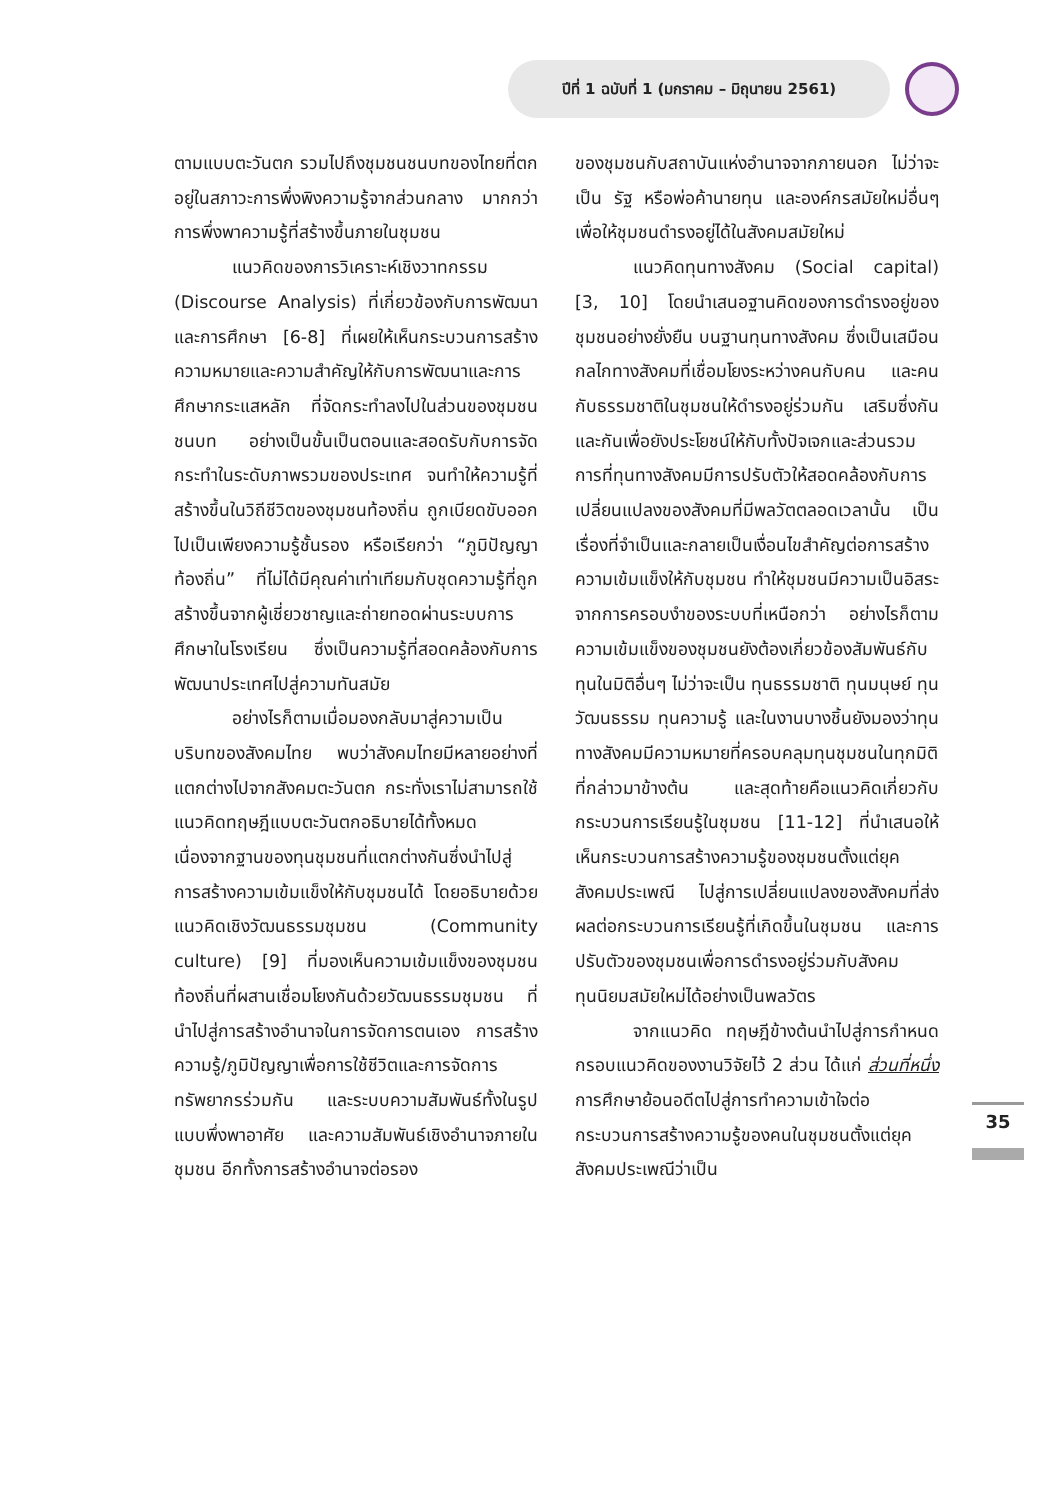ปีที่ 1 ฉบับที่ 1 (มกราคม – มิถุนายน 2561)
ตามแบบตะวันตก รวมไปถึงชุมชนชนบทของไทยที่ตกอยู่ในสภาวะการพึ่งพิงความรู้จากส่วนกลาง มากกว่าการพึ่งพาความรู้ที่สร้างขึ้นภายในชุมชน
แนวคิดของการวิเคราะห์เชิงวาทกรรม (Discourse Analysis) ที่เกี่ยวข้องกับการพัฒนา และการศึกษา [6-8] ที่เผยให้เห็นกระบวนการสร้างความหมายและความสำคัญให้กับการพัฒนาและการศึกษากระแสหลัก ที่จัดกระทำลงไปในส่วนของชุมชนชนบท อย่างเป็นขั้นเป็นตอนและสอดรับกับการจัดกระทำในระดับภาพรวมของประเทศ จนทำให้ความรู้ที่สร้างขึ้นในวิถีชีวิตของชุมชนท้องถิ่น ถูกเบียดขับออกไปเป็นเพียงความรู้ชั้นรอง หรือเรียกว่า “ภูมิปัญญาท้องถิ่น” ที่ไม่ได้มีคุณค่าเท่าเทียมกับชุดความรู้ที่ถูกสร้างขึ้นจากผู้เชี่ยวชาญและถ่ายทอดผ่านระบบการศึกษาในโรงเรียน ซึ่งเป็นความรู้ที่สอดคล้องกับการพัฒนาประเทศไปสู่ความทันสมัย
อย่างไรก็ตามเมื่อมองกลับมาสู่ความเป็นบริบทของสังคมไทย พบว่าสังคมไทยมีหลายอย่างที่แตกต่างไปจากสังคมตะวันตก กระทั่งเราไม่สามารถใช้แนวคิดทฤษฎีแบบตะวันตกอธิบายได้ทั้งหมด เนื่องจากฐานของทุนชุมชนที่แตกต่างกันซึ่งนำไปสู่การสร้างความเข้มแข็งให้กับชุมชนได้ โดยอธิบายด้วยแนวคิดเชิงวัฒนธรรมชุมชน (Community culture) [9] ที่มองเห็นความเข้มแข็งของชุมชนท้องถิ่นที่ผสานเชื่อมโยงกันด้วยวัฒนธรรมชุมชน ที่นำไปสู่การสร้างอำนาจในการจัดการตนเอง การสร้างความรู้/ภูมิปัญญาเพื่อการใช้ชีวิตและการจัดการทรัพยากรร่วมกัน และระบบความสัมพันธ์ทั้งในรูปแบบพึ่งพาอาศัย และความสัมพันธ์เชิงอำนาจภายในชุมชน อีกทั้งการสร้างอำนาจต่อรอง
ของชุมชนกับสถาบันแห่งอำนาจจากภายนอก ไม่ว่าจะเป็น รัฐ หรือพ่อค้านายทุน และองค์กรสมัยใหม่อื่นๆ เพื่อให้ชุมชนดำรงอยู่ได้ในสังคมสมัยใหม่
แนวคิดทุนทางสังคม (Social capital) [3, 10] โดยนำเสนอฐานคิดของการดำรงอยู่ของชุมชนอย่างยั่งยืน บนฐานทุนทางสังคม ซึ่งเป็นเสมือนกลไกทางสังคมที่เชื่อมโยงระหว่างคนกับคน และคนกับธรรมชาติในชุมชนให้ดำรงอยู่ร่วมกัน เสริมซึ่งกันและกันเพื่อยังประโยชน์ให้กับทั้งปัจเจกและส่วนรวม การที่ทุนทางสังคมมีการปรับตัวให้สอดคล้องกับการเปลี่ยนแปลงของสังคมที่มีพลวัตตลอดเวลานั้น เป็นเรื่องที่จำเป็นและกลายเป็นเงื่อนไขสำคัญต่อการสร้างความเข้มแข็งให้กับชุมชน ทำให้ชุมชนมีความเป็นอิสระจากการครอบงำของระบบที่เหนือกว่า อย่างไรก็ตามความเข้มแข็งของชุมชนยังต้องเกี่ยวข้องสัมพันธ์กับทุนในมิติอื่นๆ ไม่ว่าจะเป็น ทุนธรรมชาติ ทุนมนุษย์ ทุนวัฒนธรรม ทุนความรู้ และในงานบางชิ้นยังมองว่าทุนทางสังคมมีความหมายที่ครอบคลุมทุนชุมชนในทุกมิติที่กล่าวมาข้างต้น และสุดท้ายคือแนวคิดเกี่ยวกับกระบวนการเรียนรู้ในชุมชน [11-12] ที่นำเสนอให้เห็นกระบวนการสร้างความรู้ของชุมชนตั้งแต่ยุคสังคมประเพณี ไปสู่การเปลี่ยนแปลงของสังคมที่ส่งผลต่อกระบวนการเรียนรู้ที่เกิดขึ้นในชุมชน และการปรับตัวของชุมชนเพื่อการดำรงอยู่ร่วมกับสังคมทุนนิยมสมัยใหม่ได้อย่างเป็นพลวัตร
จากแนวคิด ทฤษฎีข้างต้นนำไปสู่การกำหนดกรอบแนวคิดของงานวิจัยไว้ 2 ส่วน ได้แก่ ส่วนที่หนึ่ง การศึกษาย้อนอดีตไปสู่การทำความเข้าใจต่อกระบวนการสร้างความรู้ของคนในชุมชนตั้งแต่ยุคสังคมประเพณีว่าเป็น
35